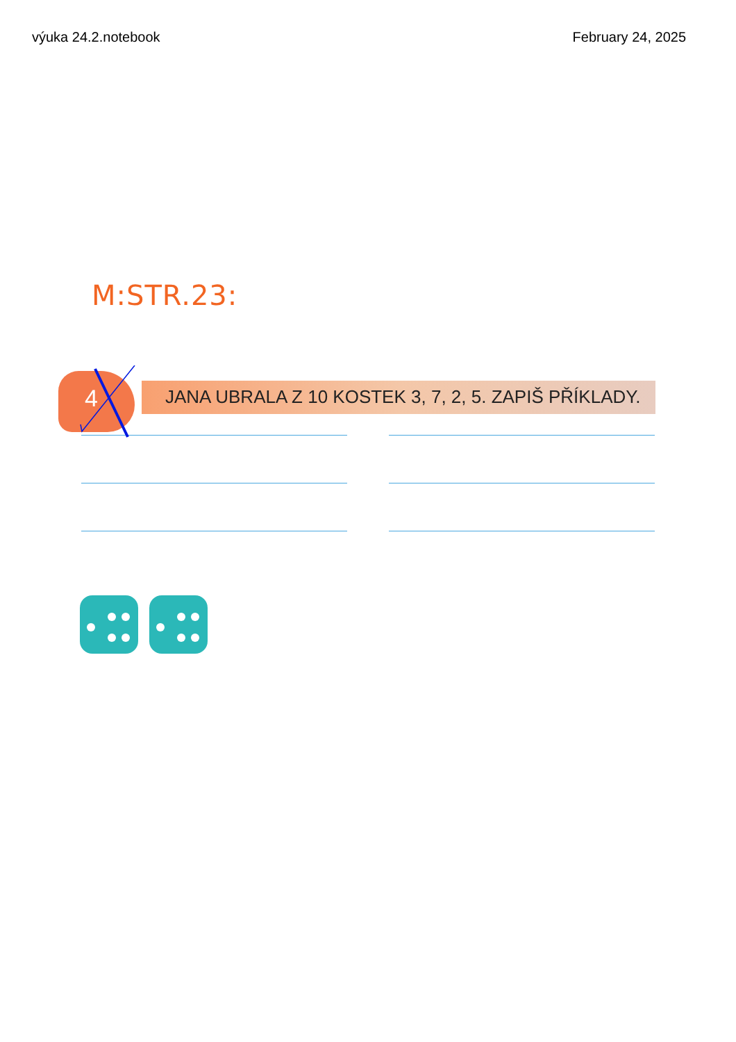výuka 24.2.notebook February 24, 2025
M:STR.23:
4
JANA UBRALA Z 10 KOSTEK 3, 7, 2, 5. ZAPIŠ PŘÍKLADY.